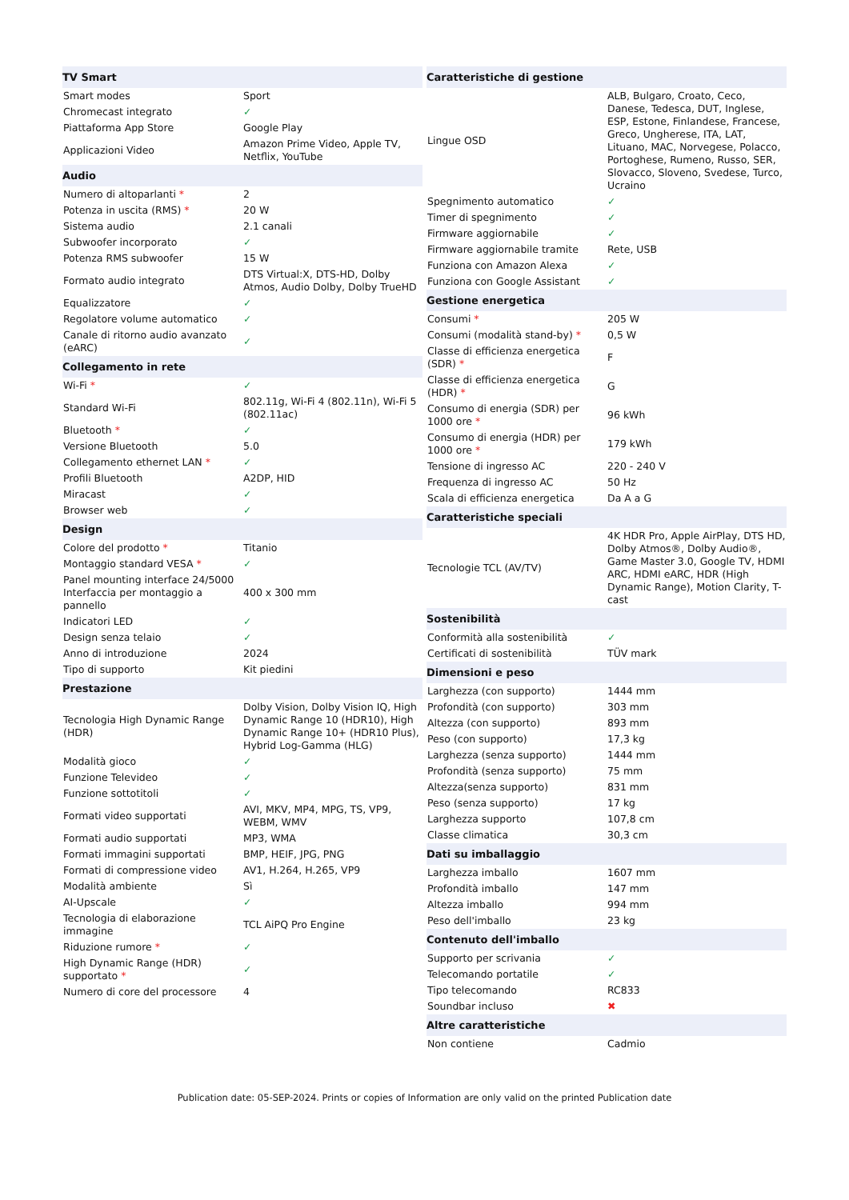| TV Smart | |
| --- | --- |
| Smart modes | Sport |
| Chromecast integrato | ✓ |
| Piattaforma App Store | Google Play |
| Applicazioni Video | Amazon Prime Video, Apple TV, Netflix, YouTube |
| Audio | |
| Numero di altoparlanti * | 2 |
| Potenza in uscita (RMS) * | 20 W |
| Sistema audio | 2.1 canali |
| Subwoofer incorporato | ✓ |
| Potenza RMS subwoofer | 15 W |
| Formato audio integrato | DTS Virtual:X, DTS-HD, Dolby Atmos, Audio Dolby, Dolby TrueHD |
| Equalizzatore | ✓ |
| Regolatore volume automatico | ✓ |
| Canale di ritorno audio avanzato (eARC) | ✓ |
| Collegamento in rete | |
| Wi-Fi * | ✓ |
| Standard Wi-Fi | 802.11g, Wi-Fi 4 (802.11n), Wi-Fi 5 (802.11ac) |
| Bluetooth * | ✓ |
| Versione Bluetooth | 5.0 |
| Collegamento ethernet LAN * | ✓ |
| Profili Bluetooth | A2DP, HID |
| Miracast | ✓ |
| Browser web | ✓ |
| Design | |
| Colore del prodotto * | Titanio |
| Montaggio standard VESA * | ✓ |
| Panel mounting interface 24/5000 Interfaccia per montaggio a pannello | 400 x 300 mm |
| Indicatori LED | ✓ |
| Design senza telaio | ✓ |
| Anno di introduzione | 2024 |
| Tipo di supporto | Kit piedini |
| Prestazione | |
| Tecnologia High Dynamic Range (HDR) | Dolby Vision, Dolby Vision IQ, High Dynamic Range 10 (HDR10), High Dynamic Range 10+ (HDR10 Plus), Hybrid Log-Gamma (HLG) |
| Modalità gioco | ✓ |
| Funzione Televideo | ✓ |
| Funzione sottotitoli | ✓ |
| Formati video supportati | AVI, MKV, MP4, MPG, TS, VP9, WEBM, WMV |
| Formati audio supportati | MP3, WMA |
| Formati immagini supportati | BMP, HEIF, JPG, PNG |
| Formati di compressione video | AV1, H.264, H.265, VP9 |
| Modalità ambiente | Sì |
| AI-Upscale | ✓ |
| Tecnologia di elaborazione immagine | TCL AiPQ Pro Engine |
| Riduzione rumore * | ✓ |
| High Dynamic Range (HDR) supportato * | ✓ |
| Numero di core del processore | 4 |
| Caratteristiche di gestione | |
| --- | --- |
| Lingue OSD | ALB, Bulgaro, Croato, Ceco, Danese, Tedesca, DUT, Inglese, ESP, Estone, Finlandese, Francese, Greco, Ungherese, ITA, LAT, Lituano, MAC, Norvegese, Polacco, Portoghese, Rumeno, Russo, SER, Slovacco, Sloveno, Svedese, Turco, Ucraino |
| Spegnimento automatico | ✓ |
| Timer di spegnimento | ✓ |
| Firmware aggiornabile | ✓ |
| Firmware aggiornabile tramite | Rete, USB |
| Funziona con Amazon Alexa | ✓ |
| Funziona con Google Assistant | ✓ |
| Gestione energetica | |
| Consumi * | 205 W |
| Consumi (modalità stand-by) * | 0,5 W |
| Classe di efficienza energetica (SDR) * | F |
| Classe di efficienza energetica (HDR) * | G |
| Consumo di energia (SDR) per 1000 ore * | 96 kWh |
| Consumo di energia (HDR) per 1000 ore * | 179 kWh |
| Tensione di ingresso AC | 220 - 240 V |
| Frequenza di ingresso AC | 50 Hz |
| Scala di efficienza energetica | Da A a G |
| Caratteristiche speciali | |
| Tecnologie TCL (AV/TV) | 4K HDR Pro, Apple AirPlay, DTS HD, Dolby Atmos®, Dolby Audio®, Game Master 3.0, Google TV, HDMI ARC, HDMI eARC, HDR (High Dynamic Range), Motion Clarity, T-cast |
| Sostenibilità | |
| Conformità alla sostenibilità | ✓ |
| Certificati di sostenibilità | TÜV mark |
| Dimensioni e peso | |
| Larghezza (con supporto) | 1444 mm |
| Profondità (con supporto) | 303 mm |
| Altezza (con supporto) | 893 mm |
| Peso (con supporto) | 17,3 kg |
| Larghezza (senza supporto) | 1444 mm |
| Profondità (senza supporto) | 75 mm |
| Altezza(senza supporto) | 831 mm |
| Peso (senza supporto) | 17 kg |
| Larghezza supporto | 107,8 cm |
| Classe climatica | 30,3 cm |
| Dati su imballaggio | |
| Larghezza imballo | 1607 mm |
| Profondità imballo | 147 mm |
| Altezza imballo | 994 mm |
| Peso dell'imballo | 23 kg |
| Contenuto dell'imballo | |
| Supporto per scrivania | ✓ |
| Telecomando portatile | ✓ |
| Tipo telecomando | RC833 |
| Soundbar incluso | ✖ |
| Altre caratteristiche | |
| Non contiene | Cadmio |
Publication date: 05-SEP-2024. Prints or copies of Information are only valid on the printed Publication date